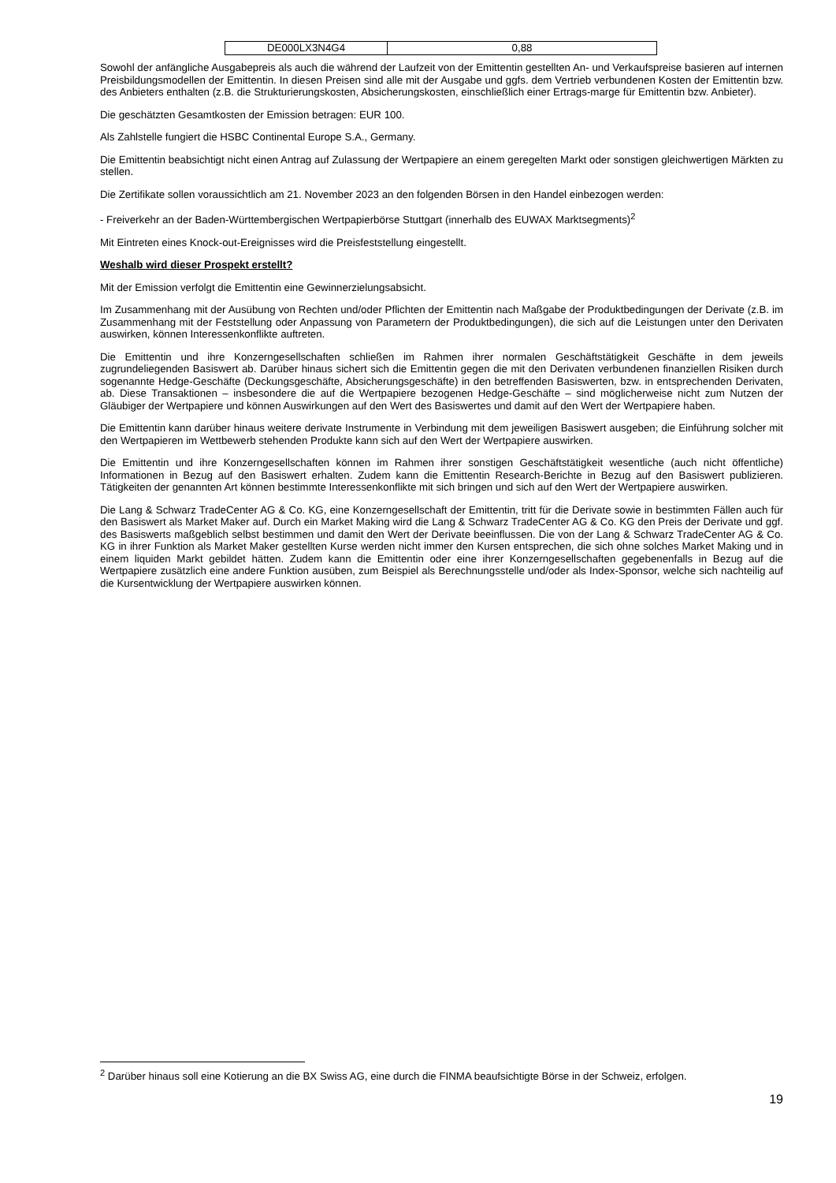| DE000LX3N4G4 | 0,88 |
Sowohl der anfängliche Ausgabepreis als auch die während der Laufzeit von der Emittentin gestellten An- und Verkaufspreise basieren auf internen Preisbildungsmodellen der Emittentin. In diesen Preisen sind alle mit der Ausgabe und ggfs. dem Vertrieb verbundenen Kosten der Emittentin bzw. des Anbieters enthalten (z.B. die Strukturierungskosten, Absicherungskosten, einschließlich einer Ertrags-marge für Emittentin bzw. Anbieter).
Die geschätzten Gesamtkosten der Emission betragen: EUR 100.
Als Zahlstelle fungiert die HSBC Continental Europe S.A., Germany.
Die Emittentin beabsichtigt nicht einen Antrag auf Zulassung der Wertpapiere an einem geregelten Markt oder sonstigen gleichwertigen Märkten zu stellen.
Die Zertifikate sollen voraussichtlich am 21. November 2023 an den folgenden Börsen in den Handel einbezogen werden:
- Freiverkehr an der Baden-Württembergischen Wertpapierbörse Stuttgart (innerhalb des EUWAX Marktsegments)<sup>2</sup>
Mit Eintreten eines Knock-out-Ereignisses wird die Preisfeststellung eingestellt.
Weshalb wird dieser Prospekt erstellt?
Mit der Emission verfolgt die Emittentin eine Gewinnerzielungsabsicht.
Im Zusammenhang mit der Ausübung von Rechten und/oder Pflichten der Emittentin nach Maßgabe der Produktbedingungen der Derivate (z.B. im Zusammenhang mit der Feststellung oder Anpassung von Parametern der Produktbedingungen), die sich auf die Leistungen unter den Derivaten auswirken, können Interessenkonflikte auftreten.
Die Emittentin und ihre Konzerngesellschaften schließen im Rahmen ihrer normalen Geschäftstätigkeit Geschäfte in dem jeweils zugrundeliegenden Basiswert ab. Darüber hinaus sichert sich die Emittentin gegen die mit den Derivaten verbundenen finanziellen Risiken durch sogenannte Hedge-Geschäfte (Deckungsgeschäfte, Absicherungsgeschäfte) in den betreffenden Basiswerten, bzw. in entsprechenden Derivaten, ab. Diese Transaktionen – insbesondere die auf die Wertpapiere bezogenen Hedge-Geschäfte – sind möglicherweise nicht zum Nutzen der Gläubiger der Wertpapiere und können Auswirkungen auf den Wert des Basiswertes und damit auf den Wert der Wertpapiere haben.
Die Emittentin kann darüber hinaus weitere derivate Instrumente in Verbindung mit dem jeweiligen Basiswert ausgeben; die Einführung solcher mit den Wertpapieren im Wettbewerb stehenden Produkte kann sich auf den Wert der Wertpapiere auswirken.
Die Emittentin und ihre Konzerngesellschaften können im Rahmen ihrer sonstigen Geschäftstätigkeit wesentliche (auch nicht öffentliche) Informationen in Bezug auf den Basiswert erhalten. Zudem kann die Emittentin Research-Berichte in Bezug auf den Basiswert publizieren. Tätigkeiten der genannten Art können bestimmte Interessenkonflikte mit sich bringen und sich auf den Wert der Wertpapiere auswirken.
Die Lang & Schwarz TradeCenter AG & Co. KG, eine Konzerngesellschaft der Emittentin, tritt für die Derivate sowie in bestimmten Fällen auch für den Basiswert als Market Maker auf. Durch ein Market Making wird die Lang & Schwarz TradeCenter AG & Co. KG den Preis der Derivate und ggf. des Basiswerts maßgeblich selbst bestimmen und damit den Wert der Derivate beeinflussen. Die von der Lang & Schwarz TradeCenter AG & Co. KG in ihrer Funktion als Market Maker gestellten Kurse werden nicht immer den Kursen entsprechen, die sich ohne solches Market Making und in einem liquiden Markt gebildet hätten. Zudem kann die Emittentin oder eine ihrer Konzerngesellschaften gegebenenfalls in Bezug auf die Wertpapiere zusätzlich eine andere Funktion ausüben, zum Beispiel als Berechnungsstelle und/oder als Index-Sponsor, welche sich nachteilig auf die Kursentwicklung der Wertpapiere auswirken können.
<sup>2</sup> Darüber hinaus soll eine Kotierung an die BX Swiss AG, eine durch die FINMA beaufsichtigte Börse in der Schweiz, erfolgen.
19